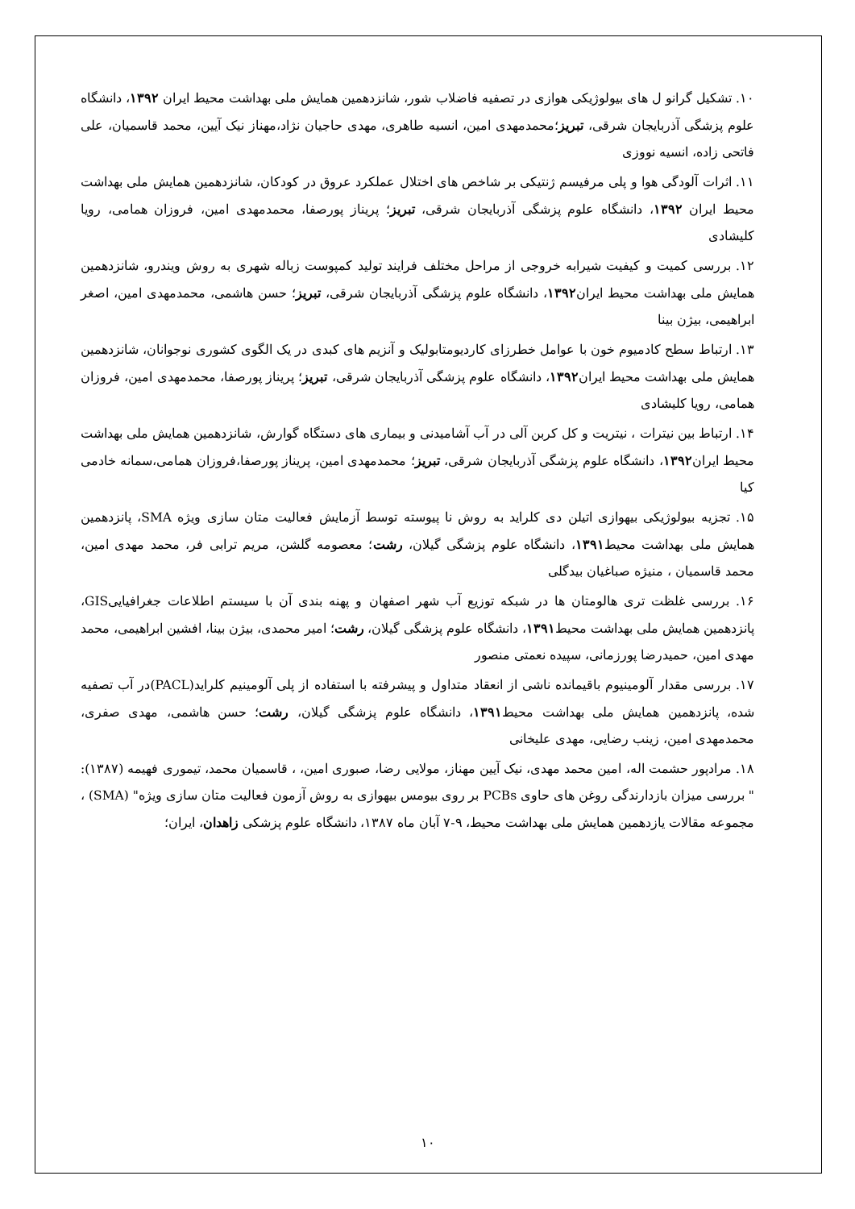۱۰. تشکیل گرانو ل های بیولوژیکی هوازی در تصفیه فاضلاب شور، شانزدهمین همایش ملی بهداشت محیط ایران ۱۳۹۲، دانشگاه علوم پزشگی آذربایجان شرقی، تبریز؛محمدمهدی امین، انسیه طاهری، مهدی حاجیان نژاد،مهناز نیک آیین، محمد قاسمیان، علی فاتحی زاده، انسیه نووزی
۱۱. اثرات آلودگی هوا و پلی مرفیسم ژنتیکی بر شاخص های اختلال عملکرد عروق در کودکان، شانزدهمین همایش ملی بهداشت محیط ایران ۱۳۹۲، دانشگاه علوم پزشگی آذربایجان شرقی، تبریز؛ پریناز پورصفا، محمدمهدی امین، فروزان همامی، رویا کلیشادی
۱۲. بررسی کمیت و کیفیت شیرابه خروجی از مراحل مختلف فرایند تولید کمپوست زباله شهری به روش ویندرو، شانزدهمین همایش ملی بهداشت محیط ایران۱۳۹۲، دانشگاه علوم پزشگی آذربایجان شرقی، تبریز؛ حسن هاشمی، محمدمهدی امین، اصغر ابراهیمی، بیژن بینا
۱۳. ارتباط سطح کادمیوم خون با عوامل خطرزای کاردیومتابولیک و آنزیم های کبدی در یک الگوی کشوری نوجوانان، شانزدهمین همایش ملی بهداشت محیط ایران۱۳۹۲، دانشگاه علوم پزشگی آذربایجان شرقی، تبریز؛ پریناز پورصفا، محمدمهدی امین، فروزان همامی، رویا کلیشادی
۱۴. ارتباط بین نیترات ، نیتریت و کل کربن آلی در آب آشامیدنی و بیماری های دستگاه گوارش، شانزدهمین همایش ملی بهداشت محیط ایران۱۳۹۲، دانشگاه علوم پزشگی آذربایجان شرقی، تبریز؛ محمدمهدی امین، پریناز پورصفا،فروزان همامی،سمانه خادمی کیا
۱۵. تجزیه بیولوژیکی بیهوازی اتیلن دی کلراید به روش نا پیوسته توسط آزمایش فعالیت متان سازی ویژه SMA، پانزدهمین همایش ملی بهداشت محیط۱۳۹۱، دانشگاه علوم پزشگی گیلان، رشت؛ معصومه گلشن، مریم ترابی فر، محمد مهدی امین، محمد قاسمیان ، منیژه صباغیان بیدگلی
۱۶. بررسی غلظت تری هالومتان ها در شبکه توزیع آب شهر اصفهان و پهنه بندی آن با سیستم اطلاعات جغرافیاییGIS، پانزدهمین همایش ملی بهداشت محیط۱۳۹۱، دانشگاه علوم پزشگی گیلان، رشت؛ امیر محمدی، بیژن بینا، افشین ابراهیمی، محمد مهدی امین، حمیدرضا پورزمانی، سپیده نعمتی منصور
۱۷. بررسی مقدار آلومینیوم باقیمانده ناشی از انعقاد متداول و پیشرفته با استفاده از پلی آلومینیم کلراید(PACL)در آب تصفیه شده، پانزدهمین همایش ملی بهداشت محیط۱۳۹۱، دانشگاه علوم پزشگی گیلان، رشت؛ حسن هاشمی، مهدی صفری، محمدمهدی امین، زینب رضایی، مهدی علیخانی
۱۸. مرادپور حشمت اله، امین محمد مهدی، نیک آیین مهناز، مولایی رضا، صبوری امین، ، قاسمیان محمد، تیموری فهیمه (۱۳۸۷): " بررسی میزان بازدارندگی روغن های حاوی PCBs بر روی بیومس بیهوازی به روش آزمون فعالیت متان سازی ویژه" (SMA) ، مجموعه مقالات یازدهمین همایش ملی بهداشت محیط، ۹-۷ آبان ماه ۱۳۸۷، دانشگاه علوم پزشکی زاهدان، ایران؛
۱۰